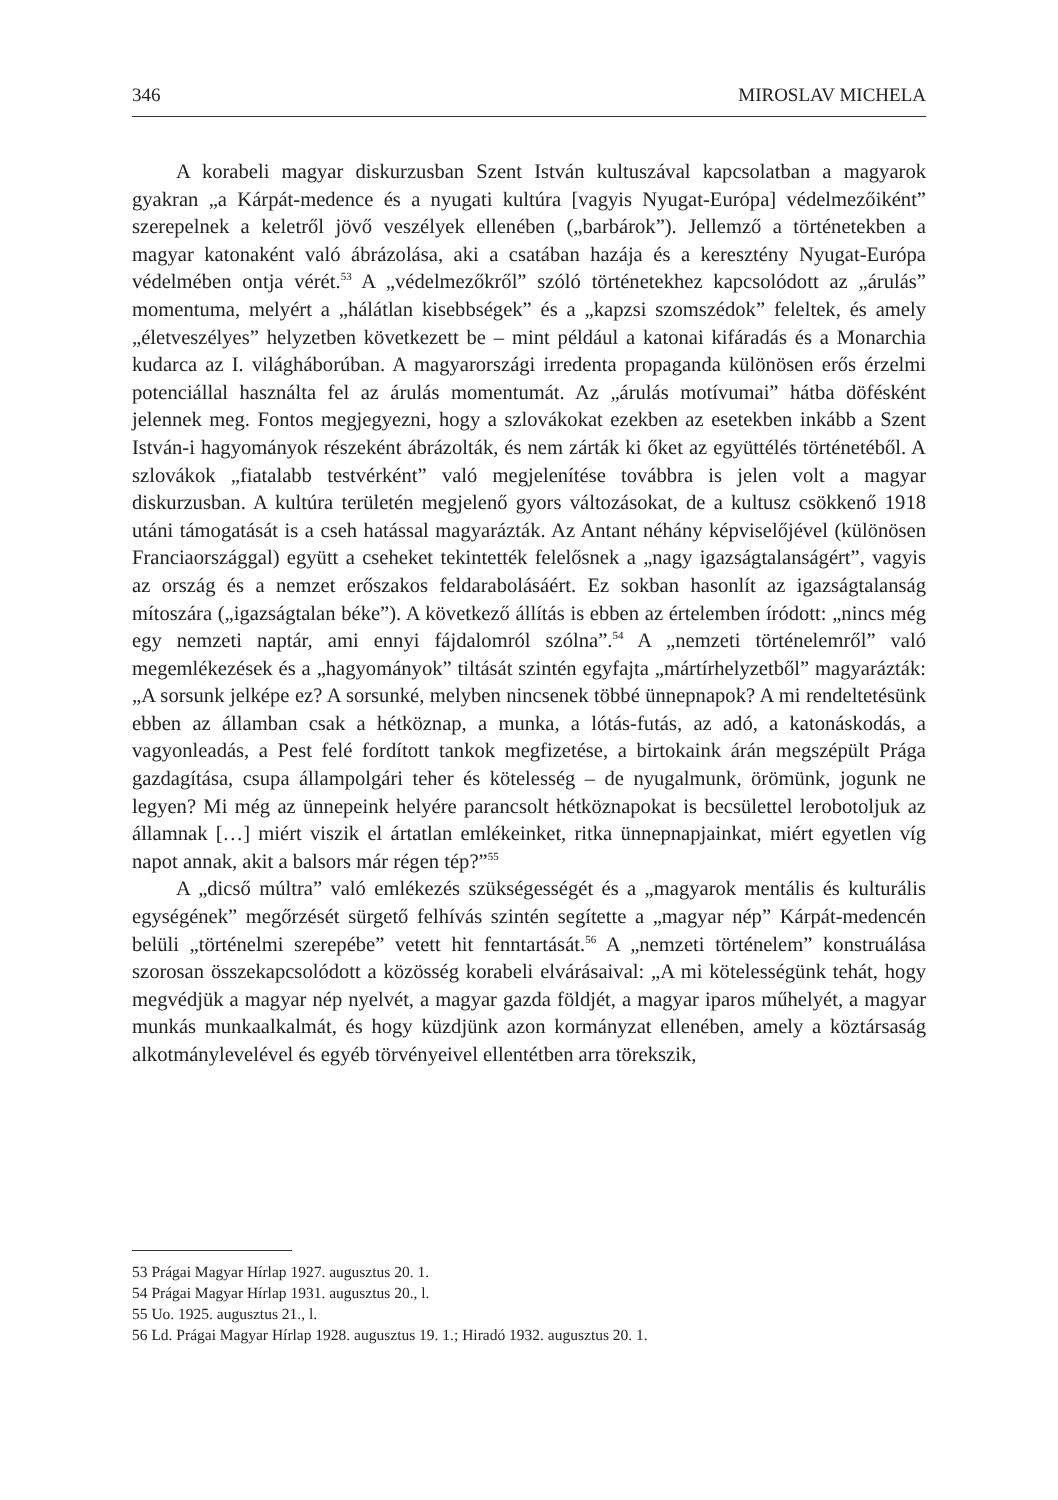346 MIROSLAV MICHELA
A korabeli magyar diskurzusban Szent István kultuszával kapcsolatban a magyarok gyakran „a Kárpát-medence és a nyugati kultúra [vagyis Nyugat-Európa] védelmezőiként” szerepelnek a keletről jövő veszélyek ellenében („barbárok”). Jellemző a történetekben a magyar katonaként való ábrázolása, aki a csatában hazája és a keresztény Nyugat-Európa védelmében ontja vérét.<sup>53</sup> A „védelmezőkről” szóló történetekhez kapcsolódott az „árulás” momentuma, melyért a „hálátlan kisebbségek” és a „kapzsi szomszédok” feleltek, és amely „életveszélyes” helyzetben következett be – mint például a katonai kifáradás és a Monarchia kudarca az I. világháborúban. A magyarországi irredenta propaganda különösen erős érzelmi potenciállal használta fel az árulás momentumát. Az „árulás motívumai” hátba döfésként jelennek meg. Fontos megjegyezni, hogy a szlovákokat ezekben az esetekben inkább a Szent István-i hagyományok részeként ábrázolták, és nem zárták ki őket az együttélés történetéből. A szlovákok „fiatalabb testvérként” való megjelenítése továbbra is jelen volt a magyar diskurzusban. A kultúra területén megjelenő gyors változásokat, de a kultusz csökkenő 1918 utáni támogatását is a cseh hatással magyarázták. Az Antant néhány képviselőjével (különösen Franciaországgal) együtt a cseheket tekintették felelősnek a „nagy igazságtalanságért”, vagyis az ország és a nemzet erőszakos feldarabolásáért. Ez sokban hasonlít az igazságtalanság mítoszára („igazságtalan béke”). A következő állítás is ebben az értelemben íródott: „nincs még egy nemzeti naptár, ami ennyi fájdalomról szólna”.<sup>54</sup> A „nemzeti történelemről” való megemlékezések és a „hagyományok” tiltását szintén egyfajta „mártírhelyzetből” magyarázták: „A sorsunk jelképe ez? A sorsunké, melyben nincsenek többé ünnepnapok? A mi rendeltetésünk ebben az államban csak a hétköznap, a munka, a lótás-futás, az adó, a katonáskodás, a vagyonleadás, a Pest felé fordított tankok megfizetése, a birtokaink árán megszépült Prága gazdagítása, csupa állampolgári teher és kötelesség – de nyugalmunk, örömünk, jogunk ne legyen? Mi még az ünnepeink helyére parancsolt hétköznapokat is becsülettel lerobotoljuk az államnak […] miért viszik el ártatlan emlékeinket, ritka ünnepnapjainkat, miért egyetlen víg napot annak, akit a balsors már régen tép?”<sup>55</sup>
A „dicső múltra” való emlékezés szükségességét és a „magyarok mentális és kulturális egységének” megőrzését sürgető felhívás szintén segítette a „magyar nép” Kárpát-medencén belüli „történelmi szerepébe” vetett hit fenntartását.<sup>56</sup> A „nemzeti történelem” konstruálása szorosan összekapcsolódott a közösség korabeli elvárásaival: „A mi kötelességünk tehát, hogy megvédjük a magyar nép nyelvét, a magyar gazda földjét, a magyar iparos műhelyét, a magyar munkás munkaalkalmát, és hogy küzdjünk azon kormányzat ellenében, amely a köztársaság alkotmánylevelével és egyéb törvényeivel ellentétben arra törekszik,
53 Prágai Magyar Hírlap 1927. augusztus 20. 1.
54 Prágai Magyar Hírlap 1931. augusztus 20., l.
55 Uo. 1925. augusztus 21., l.
56 Ld. Prágai Magyar Hírlap 1928. augusztus 19. 1.; Hiradó 1932. augusztus 20. 1.